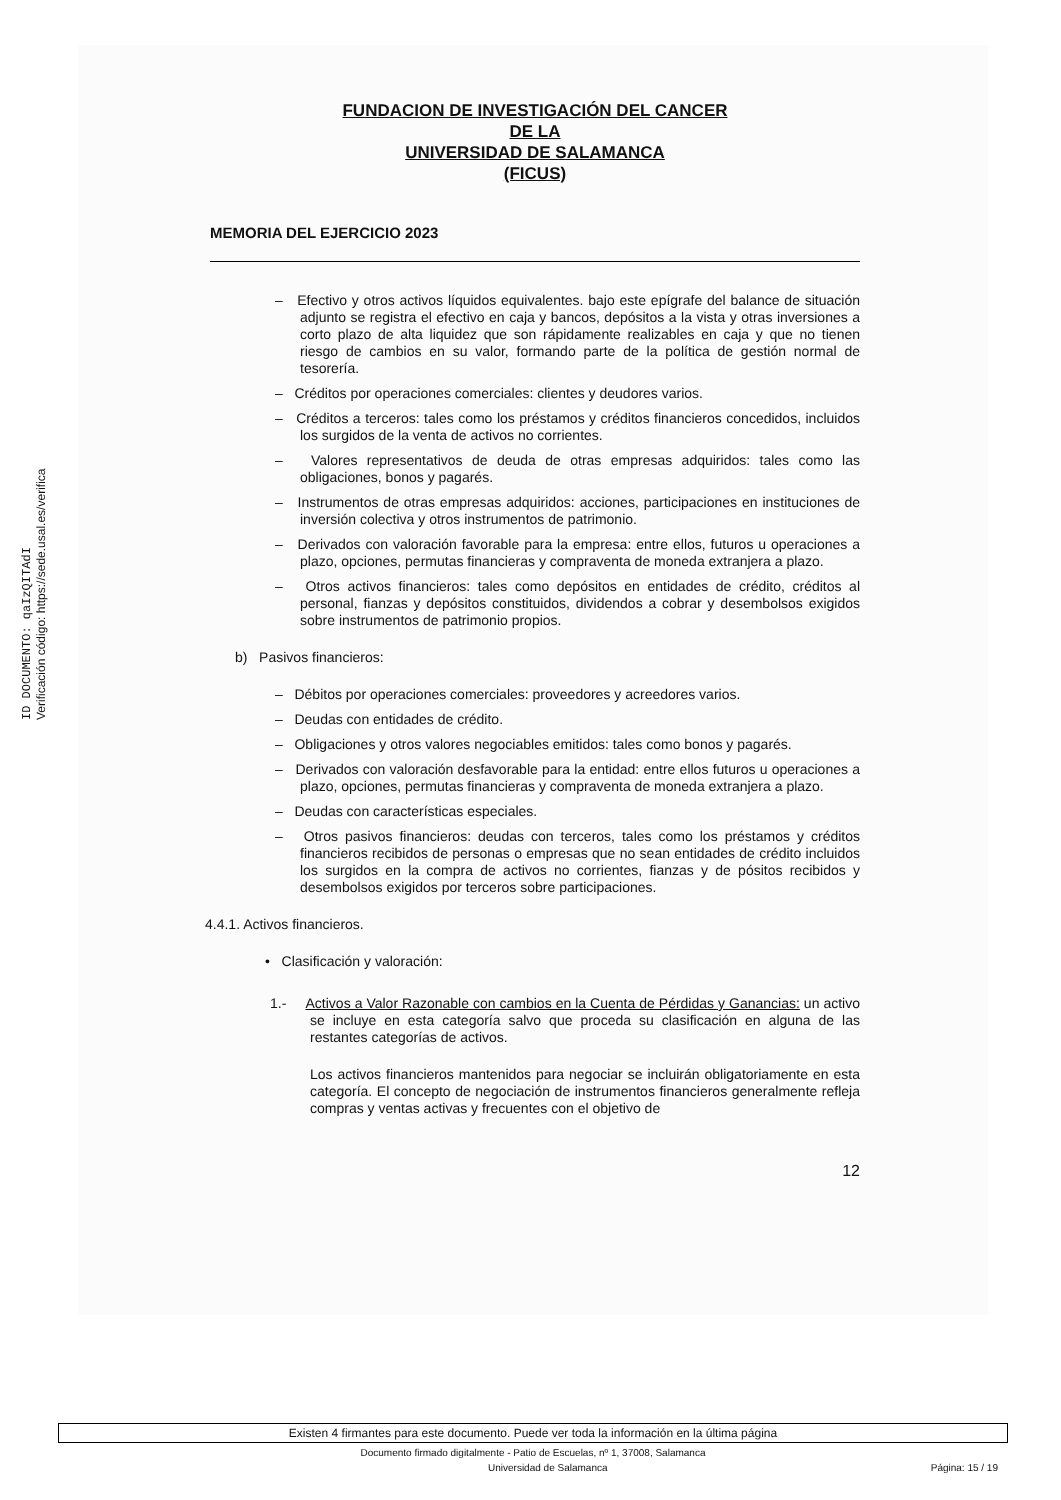ID DOCUMENTO: qaIzQITAdI
Verificación código: https://sede.usal.es/verifica
FUNDACION DE INVESTIGACIÓN DEL CANCER
DE LA
UNIVERSIDAD DE SALAMANCA
(FICUS)
MEMORIA DEL EJERCICIO 2023
– Efectivo y otros activos líquidos equivalentes. bajo este epígrafe del balance de situación adjunto se registra el efectivo en caja y bancos, depósitos a la vista y otras inversiones a corto plazo de alta liquidez que son rápidamente realizables en caja y que no tienen riesgo de cambios en su valor, formando parte de la política de gestión normal de tesorería.
– Créditos por operaciones comerciales: clientes y deudores varios.
– Créditos a terceros: tales como los préstamos y créditos financieros concedidos, incluidos los surgidos de la venta de activos no corrientes.
– Valores representativos de deuda de otras empresas adquiridos: tales como las obligaciones, bonos y pagarés.
– Instrumentos de otras empresas adquiridos: acciones, participaciones en instituciones de inversión colectiva y otros instrumentos de patrimonio.
– Derivados con valoración favorable para la empresa: entre ellos, futuros u operaciones a plazo, opciones, permutas financieras y compraventa de moneda extranjera a plazo.
– Otros activos financieros: tales como depósitos en entidades de crédito, créditos al personal, fianzas y depósitos constituidos, dividendos a cobrar y desembolsos exigidos sobre instrumentos de patrimonio propios.
b) Pasivos financieros:
– Débitos por operaciones comerciales: proveedores y acreedores varios.
– Deudas con entidades de crédito.
– Obligaciones y otros valores negociables emitidos: tales como bonos y pagarés.
– Derivados con valoración desfavorable para la entidad: entre ellos futuros u operaciones a plazo, opciones, permutas financieras y compraventa de moneda extranjera a plazo.
– Deudas con características especiales.
– Otros pasivos financieros: deudas con terceros, tales como los préstamos y créditos financieros recibidos de personas o empresas que no sean entidades de crédito incluidos los surgidos en la compra de activos no corrientes, fianzas y de pósitos recibidos y desembolsos exigidos por terceros sobre participaciones.
4.4.1. Activos financieros.
• Clasificación y valoración:
1.- Activos a Valor Razonable con cambios en la Cuenta de Pérdidas y Ganancias: un activo se incluye en esta categoría salvo que proceda su clasificación en alguna de las restantes categorías de activos.
Los activos financieros mantenidos para negociar se incluirán obligatoriamente en esta categoría. El concepto de negociación de instrumentos financieros generalmente refleja compras y ventas activas y frecuentes con el objetivo de
12
Existen 4 firmantes para este documento. Puede ver toda la información en la última página
Documento firmado digitalmente - Patio de Escuelas, nº 1, 37008, Salamanca
Universidad de Salamanca Página: 15 / 19